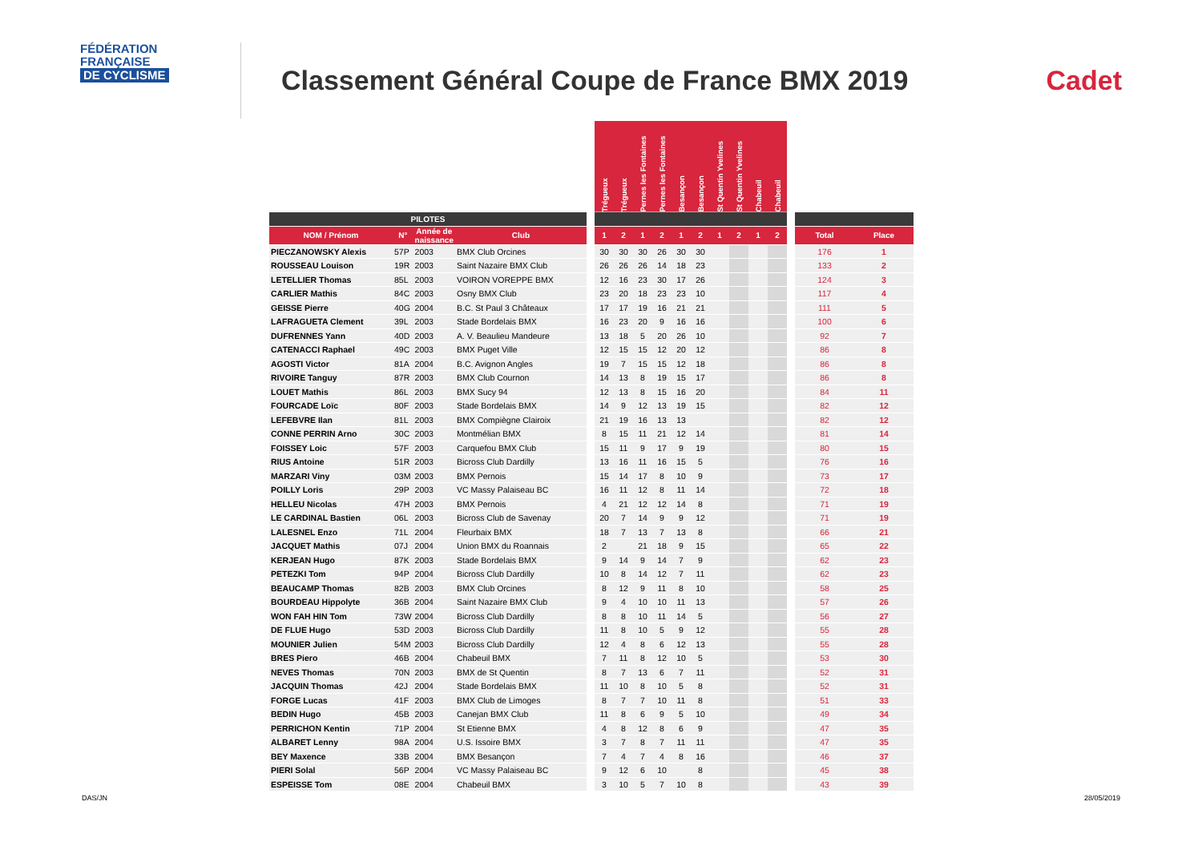FÉDÉRATION
FRANÇAISE
DE CYCLISME
Classement Général Coupe de France BMX 2019
Cadet
| | | | | | Trégueux | Trégueux | Pernes les Fontaines | Pernes les Fontaines | Besançon | Besançon | St Quentin Yvelines | St Quentin Yvelines | Chabeuil | Chabeuil | | | |
| --- | --- | --- | --- | --- | --- | --- | --- | --- | --- | --- | --- | --- | --- | --- | --- | --- | --- |
| PILOTES | | | | | | | | | | | | | | | | | |
| NOM / Prénom | N° | Année de naissance | Club | | 1 | 2 | 1 | 2 | 1 | 2 | 1 | 2 | 1 | 2 | | Total | Place |
| PIECZANOWSKY Alexis | 57P | 2003 | BMX Club Orcines | | 30 | 30 | 30 | 26 | 30 | 30 | | | | | | 176 | 1 |
| ROUSSEAU Louison | 19R | 2003 | Saint Nazaire BMX Club | | 26 | 26 | 26 | 14 | 18 | 23 | | | | | | 133 | 2 |
| LETELLIER Thomas | 85L | 2003 | VOIRON VOREPPE BMX | | 12 | 16 | 23 | 30 | 17 | 26 | | | | | | 124 | 3 |
| CARLIER Mathis | 84C | 2003 | Osny BMX Club | | 23 | 20 | 18 | 23 | 23 | 10 | | | | | | 117 | 4 |
| GEISSE Pierre | 40G | 2004 | B.C. St Paul 3 Châteaux | | 17 | 17 | 19 | 16 | 21 | 21 | | | | | | 111 | 5 |
| LAFRAGUETA Clement | 39L | 2003 | Stade Bordelais BMX | | 16 | 23 | 20 | 9 | 16 | 16 | | | | | | 100 | 6 |
| DUFRENNES Yann | 40D | 2003 | A. V. Beaulieu Mandeure | | 13 | 18 | 5 | 20 | 26 | 10 | | | | | | 92 | 7 |
| CATENACCI Raphael | 49C | 2003 | BMX Puget Ville | | 12 | 15 | 15 | 12 | 20 | 12 | | | | | | 86 | 8 |
| AGOSTI Victor | 81A | 2004 | B.C. Avignon Angles | | 19 | 7 | 15 | 15 | 12 | 18 | | | | | | 86 | 8 |
| RIVOIRE Tanguy | 87R | 2003 | BMX Club Cournon | | 14 | 13 | 8 | 19 | 15 | 17 | | | | | | 86 | 8 |
| LOUET Mathis | 86L | 2003 | BMX Sucy 94 | | 12 | 13 | 8 | 15 | 16 | 20 | | | | | | 84 | 11 |
| FOURCADE Loïc | 80F | 2003 | Stade Bordelais BMX | | 14 | 9 | 12 | 13 | 19 | 15 | | | | | | 82 | 12 |
| LEFEBVRE Ilan | 81L | 2003 | BMX Compiègne Clairoix | | 21 | 19 | 16 | 13 | 13 | | | | | | | 82 | 12 |
| CONNE PERRIN Arno | 30C | 2003 | Montmélian BMX | | 8 | 15 | 11 | 21 | 12 | 14 | | | | | | 81 | 14 |
| FOISSEY Loic | 57F | 2003 | Carquefou BMX Club | | 15 | 11 | 9 | 17 | 9 | 19 | | | | | | 80 | 15 |
| RIUS Antoine | 51R | 2003 | Bicross Club Dardilly | | 13 | 16 | 11 | 16 | 15 | 5 | | | | | | 76 | 16 |
| MARZARI Viny | 03M | 2003 | BMX Pernois | | 15 | 14 | 17 | 8 | 10 | 9 | | | | | | 73 | 17 |
| POILLY Loris | 29P | 2003 | VC Massy Palaiseau BC | | 16 | 11 | 12 | 8 | 11 | 14 | | | | | | 72 | 18 |
| HELLEU Nicolas | 47H | 2003 | BMX Pernois | | 4 | 21 | 12 | 12 | 14 | 8 | | | | | | 71 | 19 |
| LE CARDINAL Bastien | 06L | 2003 | Bicross Club de Savenay | | 20 | 7 | 14 | 9 | 9 | 12 | | | | | | 71 | 19 |
| LALESNEL Enzo | 71L | 2004 | Fleurbaix BMX | | 18 | 7 | 13 | 7 | 13 | 8 | | | | | | 66 | 21 |
| JACQUET Mathis | 07J | 2004 | Union BMX du Roannais | | 2 | | 21 | 18 | 9 | 15 | | | | | | 65 | 22 |
| KERJEAN Hugo | 87K | 2003 | Stade Bordelais BMX | | 9 | 14 | 9 | 14 | 7 | 9 | | | | | | 62 | 23 |
| PETEZKI Tom | 94P | 2004 | Bicross Club Dardilly | | 10 | 8 | 14 | 12 | 7 | 11 | | | | | | 62 | 23 |
| BEAUCAMP Thomas | 82B | 2003 | BMX Club Orcines | | 8 | 12 | 9 | 11 | 8 | 10 | | | | | | 58 | 25 |
| BOURDEAU Hippolyte | 36B | 2004 | Saint Nazaire BMX Club | | 9 | 4 | 10 | 10 | 11 | 13 | | | | | | 57 | 26 |
| WON FAH HIN Tom | 73W | 2004 | Bicross Club Dardilly | | 8 | 8 | 10 | 11 | 14 | 5 | | | | | | 56 | 27 |
| DE FLUE Hugo | 53D | 2003 | Bicross Club Dardilly | | 11 | 8 | 10 | 5 | 9 | 12 | | | | | | 55 | 28 |
| MOUNIER Julien | 54M | 2003 | Bicross Club Dardilly | | 12 | 4 | 8 | 6 | 12 | 13 | | | | | | 55 | 28 |
| BRES Piero | 46B | 2004 | Chabeuil BMX | | 7 | 11 | 8 | 12 | 10 | 5 | | | | | | 53 | 30 |
| NEVES Thomas | 70N | 2003 | BMX de St Quentin | | 8 | 7 | 13 | 6 | 7 | 11 | | | | | | 52 | 31 |
| JACQUIN Thomas | 42J | 2004 | Stade Bordelais BMX | | 11 | 10 | 8 | 10 | 5 | 8 | | | | | | 52 | 31 |
| FORGE Lucas | 41F | 2003 | BMX Club de Limoges | | 8 | 7 | 7 | 10 | 11 | 8 | | | | | | 51 | 33 |
| BEDIN Hugo | 45B | 2003 | Canejan BMX Club | | 11 | 8 | 6 | 9 | 5 | 10 | | | | | | 49 | 34 |
| PERRICHON Kentin | 71P | 2004 | St Etienne BMX | | 4 | 8 | 12 | 8 | 6 | 9 | | | | | | 47 | 35 |
| ALBARET Lenny | 98A | 2004 | U.S. Issoire BMX | | 3 | 7 | 8 | 7 | 11 | 11 | | | | | | 47 | 35 |
| BEY Maxence | 33B | 2004 | BMX Besançon | | 7 | 4 | 7 | 4 | 8 | 16 | | | | | | 46 | 37 |
| PIERI Solal | 56P | 2004 | VC Massy Palaiseau BC | | 9 | 12 | 6 | 10 | | 8 | | | | | | 45 | 38 |
| ESPEISSE Tom | 08E | 2004 | Chabeuil BMX | | 3 | 10 | 5 | 7 | 10 | 8 | | | | | | 43 | 39 |
DAS/JN 28/05/2019